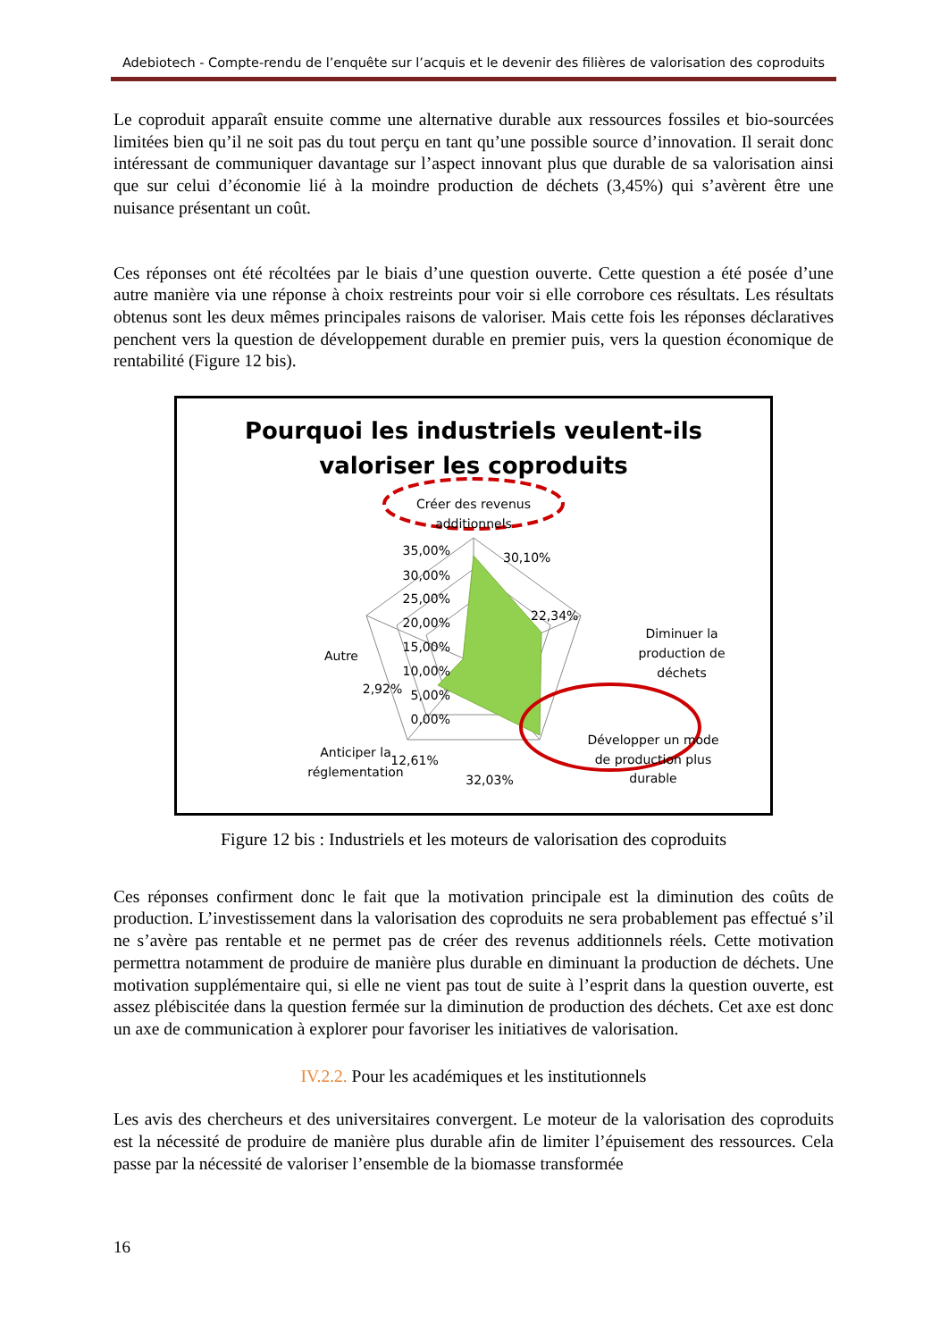Adebiotech - Compte-rendu de l’enquête sur l’acquis et le devenir des filières de valorisation des coproduits
Le coproduit apparaît ensuite comme une alternative durable aux ressources fossiles et bio-sourcées limitées bien qu’il ne soit pas du tout perçu en tant qu’une possible source d’innovation. Il serait donc intéressant de communiquer davantage sur l’aspect innovant plus que durable de sa valorisation ainsi que sur celui d’économie lié à la moindre production de déchets (3,45%) qui s’avèrent être une nuisance présentant un coût.
Ces réponses ont été récoltées par le biais d’une question ouverte. Cette question a été posée d’une autre manière via une réponse à choix restreints pour voir si elle corrobore ces résultats. Les résultats obtenus sont les deux mêmes principales raisons de valoriser. Mais cette fois les réponses déclaratives penchent vers la question de développement durable en premier puis, vers la question économique de rentabilité (Figure 12 bis).
Pourquoi les industriels veulent-ils
valoriser les coproduits
Créer des revenus
additionnels
30,10%
22,34%
Diminuer la
production de
déchets
Développer un mode
de production plus
durable
32,03%
12,61%
Anticiper la
réglementation
Autre
2,92%
35,00%
30,00%
25,00%
20,00%
15,00%
10,00%
5,00%
0,00%
Figure 12 bis : Industriels et les moteurs de valorisation des coproduits
Ces réponses confirment donc le fait que la motivation principale est la diminution des coûts de production. L’investissement dans la valorisation des coproduits ne sera probablement pas effectué s’il ne s’avère pas rentable et ne permet pas de créer des revenus additionnels réels. Cette motivation permettra notamment de produire de manière plus durable en diminuant la production de déchets. Une motivation supplémentaire qui, si elle ne vient pas tout de suite à l’esprit dans la question ouverte, est assez plébiscitée dans la question fermée sur la diminution de production des déchets. Cet axe est donc un axe de communication à explorer pour favoriser les initiatives de valorisation.
IV.2.2. Pour les académiques et les institutionnels
Les avis des chercheurs et des universitaires convergent. Le moteur de la valorisation des coproduits est la nécessité de produire de manière plus durable afin de limiter l’épuisement des ressources. Cela passe par la nécessité de valoriser l’ensemble de la biomasse transformée
16